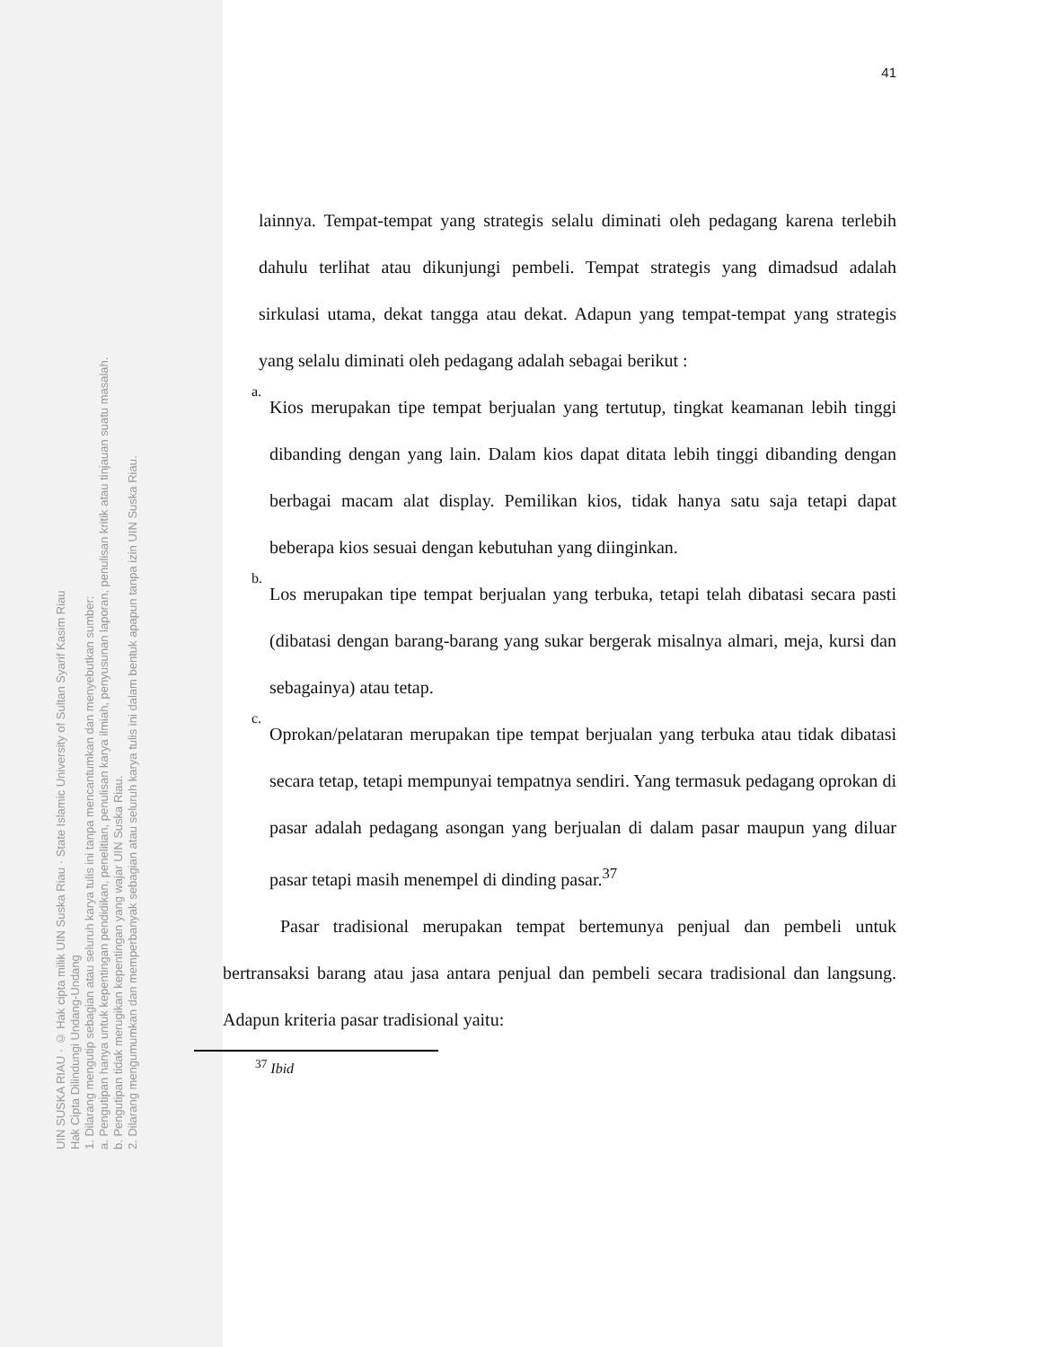UIN SUSKA RIAU · © Hak cipta milik UIN Suska Riau · State Islamic University of Sultan Syarif Kasim Riau
Hak Cipta Dilindungi Undang-Undang
1. Dilarang mengutip sebagian atau seluruh karya tulis ini tanpa mencantumkan dan menyebutkan sumber:
a. Pengutipan hanya untuk kepentingan pendidikan, penelitian, penulisan karya ilmiah, penyusunan laporan, penulisan kritik atau tinjauan suatu masalah.
b. Pengutipan tidak merugikan kepentingan yang wajar UIN Suska Riau.
2. Dilarang mengumumkan dan memperbanyak sebagian atau seluruh karya tulis ini dalam bentuk apapun tanpa izin UIN Suska Riau.
41
lainnya. Tempat-tempat yang strategis selalu diminati oleh pedagang karena terlebih dahulu terlihat atau dikunjungi pembeli. Tempat strategis yang dimadsud adalah sirkulasi utama, dekat tangga atau dekat. Adapun yang tempat-tempat yang strategis yang selalu diminati oleh pedagang adalah sebagai berikut :
a.
Kios merupakan tipe tempat berjualan yang tertutup, tingkat keamanan lebih tinggi dibanding dengan yang lain. Dalam kios dapat ditata lebih tinggi dibanding dengan berbagai macam alat display. Pemilikan kios, tidak hanya satu saja tetapi dapat beberapa kios sesuai dengan kebutuhan yang diinginkan.
b.
Los merupakan tipe tempat berjualan yang terbuka, tetapi telah dibatasi secara pasti (dibatasi dengan barang-barang yang sukar bergerak misalnya almari, meja, kursi dan sebagainya) atau tetap.
c.
Oprokan/pelataran merupakan tipe tempat berjualan yang terbuka atau tidak dibatasi secara tetap, tetapi mempunyai tempatnya sendiri. Yang termasuk pedagang oprokan di pasar adalah pedagang asongan yang berjualan di dalam pasar maupun yang diluar pasar tetapi masih menempel di dinding pasar.<sup>37</sup>
Pasar tradisional merupakan tempat bertemunya penjual dan pembeli untuk bertransaksi barang atau jasa antara penjual dan pembeli secara tradisional dan langsung. Adapun kriteria pasar tradisional yaitu:
<sup>37</sup> Ibid